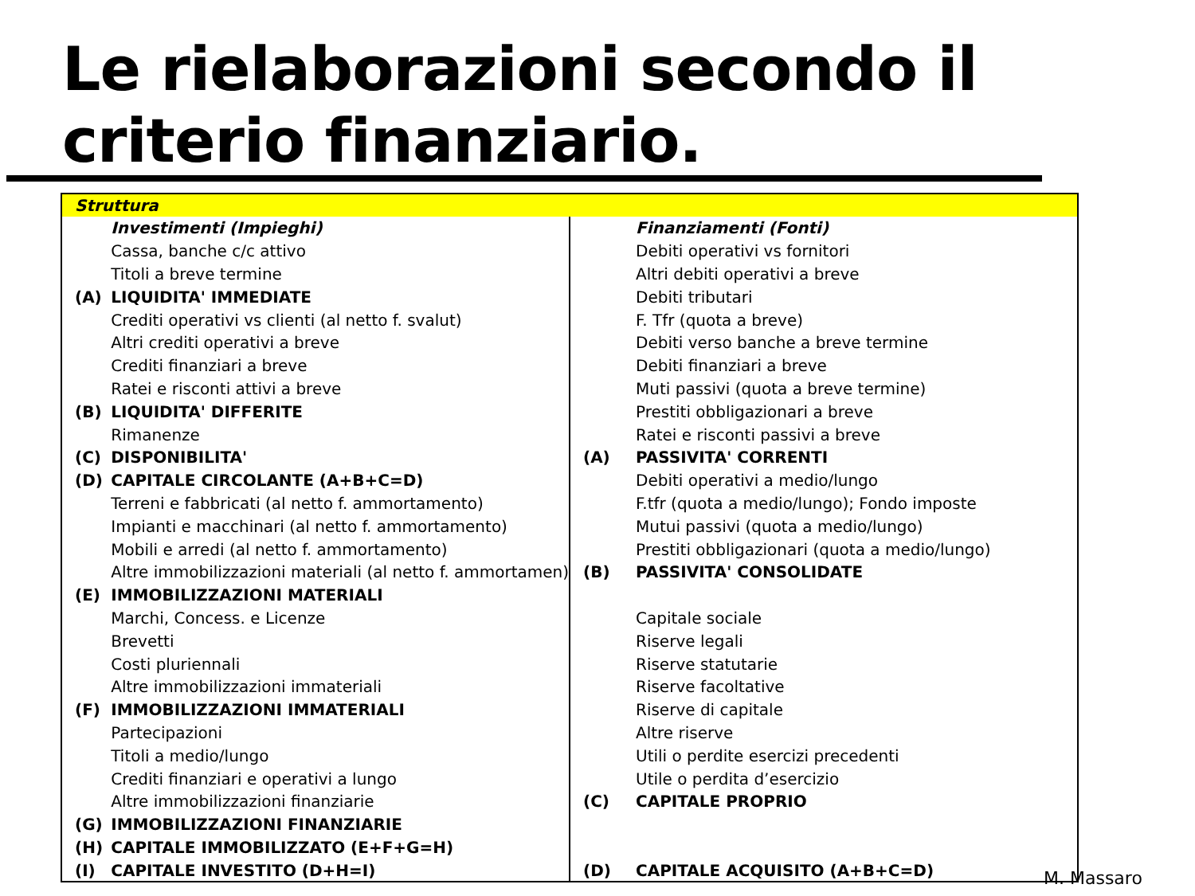Le rielaborazioni secondo il
criterio finanziario.
Struttura
| / / Investimenti (Impieghi) / / / Cassa, banche c/c attivo / / / Titoli a breve termine / / (A) / LIQUIDITA' IMMEDIATE / / / Crediti operativi vs clienti (al netto f. svalut) / / / Altri crediti operativi a breve / / / Crediti finanziari a breve / / / Ratei e risconti attivi a breve / / (B) / LIQUIDITA' DIFFERITE / / / Rimanenze / / (C) / DISPONIBILITA' / / (D) / CAPITALE CIRCOLANTE (A+B+C=D) / / / Terreni e fabbricati (al netto f. ammortamento) / / / Impianti e macchinari (al netto f. ammortamento) / / / Mobili e arredi (al netto f. ammortamento) / / / Altre immobilizzazioni materiali (al netto f. ammortamen) / / (E) / IMMOBILIZZAZIONI MATERIALI / / / Marchi, Concess. e Licenze / / / Brevetti / / / Costi pluriennali / / / Altre immobilizzazioni immateriali / / (F) / IMMOBILIZZAZIONI IMMATERIALI / / / Partecipazioni / / / Titoli a medio/lungo / / / Crediti finanziari e operativi a lungo / / / Altre immobilizzazioni finanziarie / / (G) / IMMOBILIZZAZIONI FINANZIARIE / / (H) / CAPITALE IMMOBILIZZATO (E+F+G=H) / / (I) / CAPITALE INVESTITO (D+H=I) / | / / Finanziamenti (Fonti) / / / Debiti operativi vs fornitori / / / Altri debiti operativi a breve / / / Debiti tributari / / / F. Tfr (quota a breve) / / / Debiti verso banche a breve termine / / / Debiti finanziari a breve / / / Muti passivi (quota a breve termine) / / / Prestiti obbligazionari a breve / / / Ratei e risconti passivi a breve / / (A) / PASSIVITA' CORRENTI / / / Debiti operativi a medio/lungo / / / F.tfr (quota a medio/lungo); Fondo imposte / / / Mutui passivi (quota a medio/lungo) / / / Prestiti obbligazionari (quota a medio/lungo) / / (B) / PASSIVITA' CONSOLIDATE / / / Capitale sociale / / / Riserve legali / / / Riserve statutarie / / / Riserve facoltative / / / Riserve di capitale / / / Altre riserve / / / Utili o perdite esercizi precedenti / / / Utile o perdita d’esercizio / / (C) / CAPITALE PROPRIO / / (D) / CAPITALE ACQUISITO (A+B+C=D) / |
M. Massaro